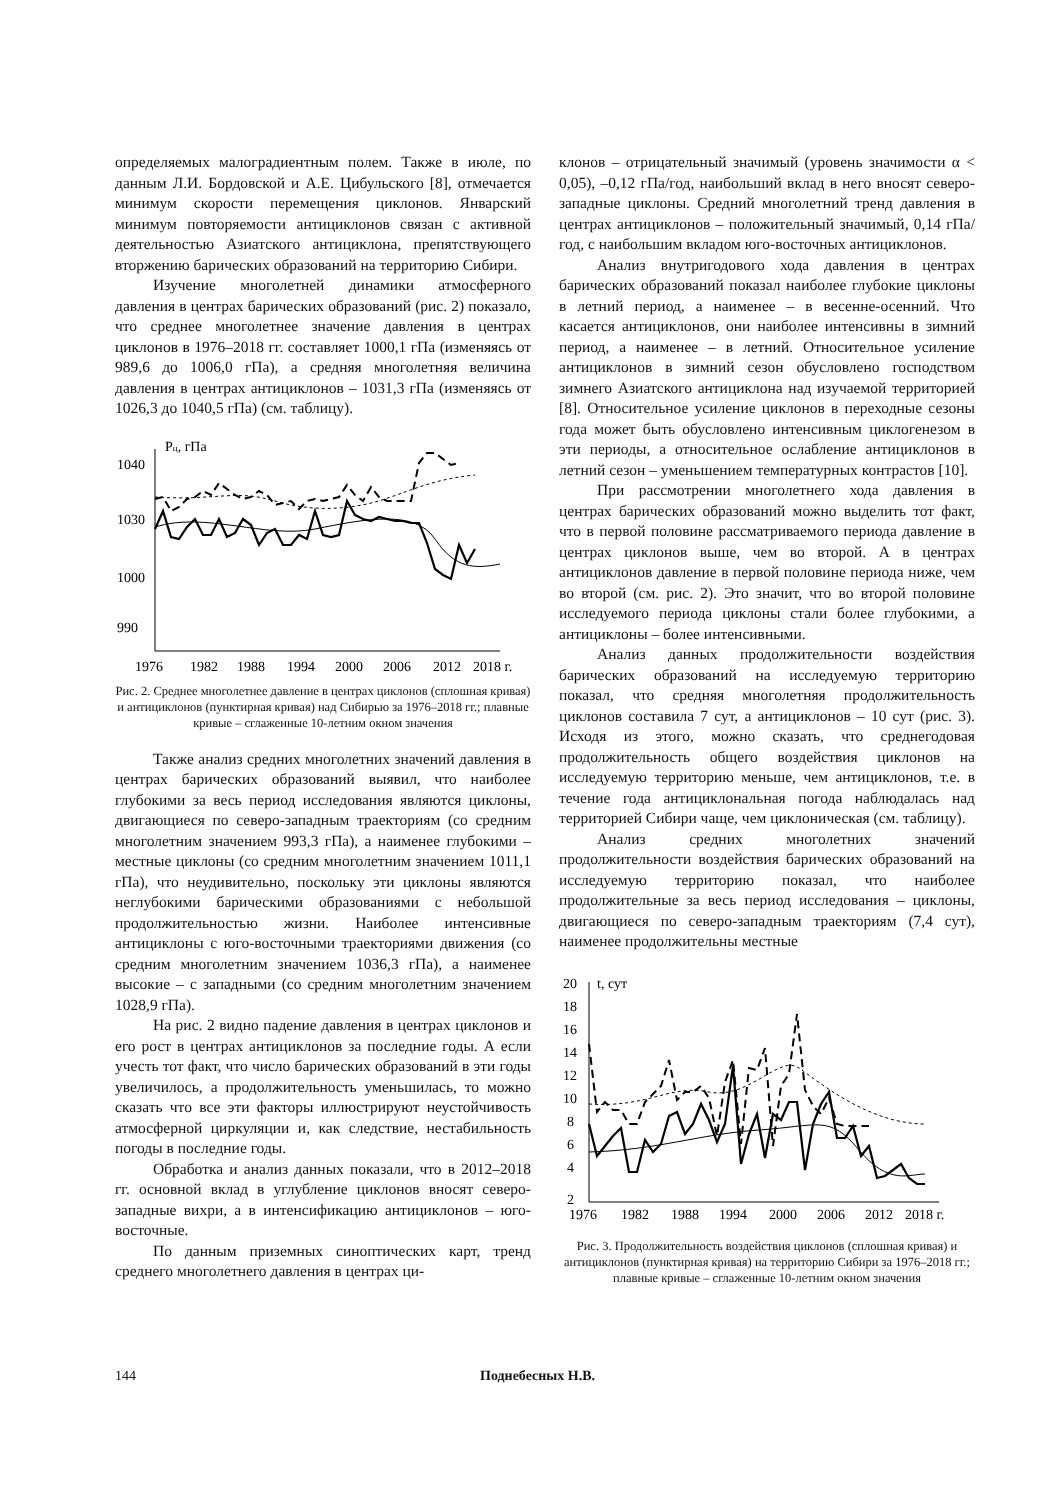определяемых малоградиентным полем. Также в июле, по данным Л.И. Бордовской и А.Е. Цибульского [8], отмечается минимум скорости перемещения циклонов. Январский минимум повторяемости антициклонов связан с активной деятельностью Азиатского антициклона, препятствующего вторжению барических образований на территорию Сибири.
Изучение многолетней динамики атмосферного давления в центрах барических образований (рис. 2) показало, что среднее многолетнее значение давления в центрах циклонов в 1976–2018 гг. составляет 1000,1 гПа (изменяясь от 989,6 до 1006,0 гПа), а средняя многолетняя величина давления в центрах антициклонов – 1031,3 гПа (изменяясь от 1026,3 до 1040,5 гПа) (см. таблицу).
Pц, гПа
1040
1030
1000
990
1976
1982
1988
1994
2000
2006
2012
2018 г.
Рис. 2. Среднее многолетнее давление в центрах циклонов (сплошная кривая) и антициклонов (пунктирная кривая) над Сибирью за 1976–2018 гг.; плавные кривые – сглаженные 10-летним окном значения
Также анализ средних многолетних значений давления в центрах барических образований выявил, что наиболее глубокими за весь период исследования являются циклоны, двигающиеся по северо-западным траекториям (со средним многолетним значением 993,3 гПа), а наименее глубокими – местные циклоны (со средним многолетним значением 1011,1 гПа), что неудивительно, поскольку эти циклоны являются неглубокими барическими образованиями с небольшой продолжительностью жизни. Наиболее интенсивные антициклоны с юго-восточными траекториями движения (со средним многолетним значением 1036,3 гПа), а наименее высокие – с западными (со средним многолетним значением 1028,9 гПа).
На рис. 2 видно падение давления в центрах циклонов и его рост в центрах антициклонов за последние годы. А если учесть тот факт, что число барических образований в эти годы увеличилось, а продолжительность уменьшилась, то можно сказать что все эти факторы иллюстрируют неустойчивость атмосферной циркуляции и, как следствие, нестабильность погоды в последние годы.
Обработка и анализ данных показали, что в 2012–2018 гг. основной вклад в углубление циклонов вносят северо-западные вихри, а в интенсификацию антициклонов – юго-восточные.
По данным приземных синоптических карт, тренд среднего многолетнего давления в центрах ци-
клонов – отрицательный значимый (уровень значимости α < 0,05), –0,12 гПа/год, наибольший вклад в него вносят северо-западные циклоны. Средний многолетний тренд давления в центрах антициклонов – положительный значимый, 0,14 гПа/год, с наибольшим вкладом юго-восточных антициклонов.
Анализ внутригодового хода давления в центрах барических образований показал наиболее глубокие циклоны в летний период, а наименее – в весенне-осенний. Что касается антициклонов, они наиболее интенсивны в зимний период, а наименее – в летний. Относительное усиление антициклонов в зимний сезон обусловлено господством зимнего Азиатского антициклона над изучаемой территорией [8]. Относительное усиление циклонов в переходные сезоны года может быть обусловлено интенсивным циклогенезом в эти периоды, а относительное ослабление антициклонов в летний сезон – уменьшением температурных контрастов [10].
При рассмотрении многолетнего хода давления в центрах барических образований можно выделить тот факт, что в первой половине рассматриваемого периода давление в центрах циклонов выше, чем во второй. А в центрах антициклонов давление в первой половине периода ниже, чем во второй (см. рис. 2). Это значит, что во второй половине исследуемого периода циклоны стали более глубокими, а антициклоны – более интенсивными.
Анализ данных продолжительности воздействия барических образований на исследуемую территорию показал, что средняя многолетняя продолжительность циклонов составила 7 сут, а антициклонов – 10 сут (рис. 3). Исходя из этого, можно сказать, что среднегодовая продолжительность общего воздействия циклонов на исследуемую территорию меньше, чем антициклонов, т.е. в течение года антициклональная погода наблюдалась над территорией Сибири чаще, чем циклоническая (см. таблицу).
Анализ средних многолетних значений продолжительности воздействия барических образований на исследуемую территорию показал, что наиболее продолжительные за весь период исследования – циклоны, двигающиеся по северо-западным траекториям (7,4 сут), наименее продолжительны местные
t, сут
20
18
16
14
12
10
8
6
4
2
1976
1982
1988
1994
2000
2006
2012
2018 г.
Рис. 3. Продолжительность воздействия циклонов (сплошная кривая) и антициклонов (пунктирная кривая) на территорию Сибири за 1976–2018 гг.; плавные кривые – сглаженные 10-летним окном значения
144 Поднебесных Н.В.